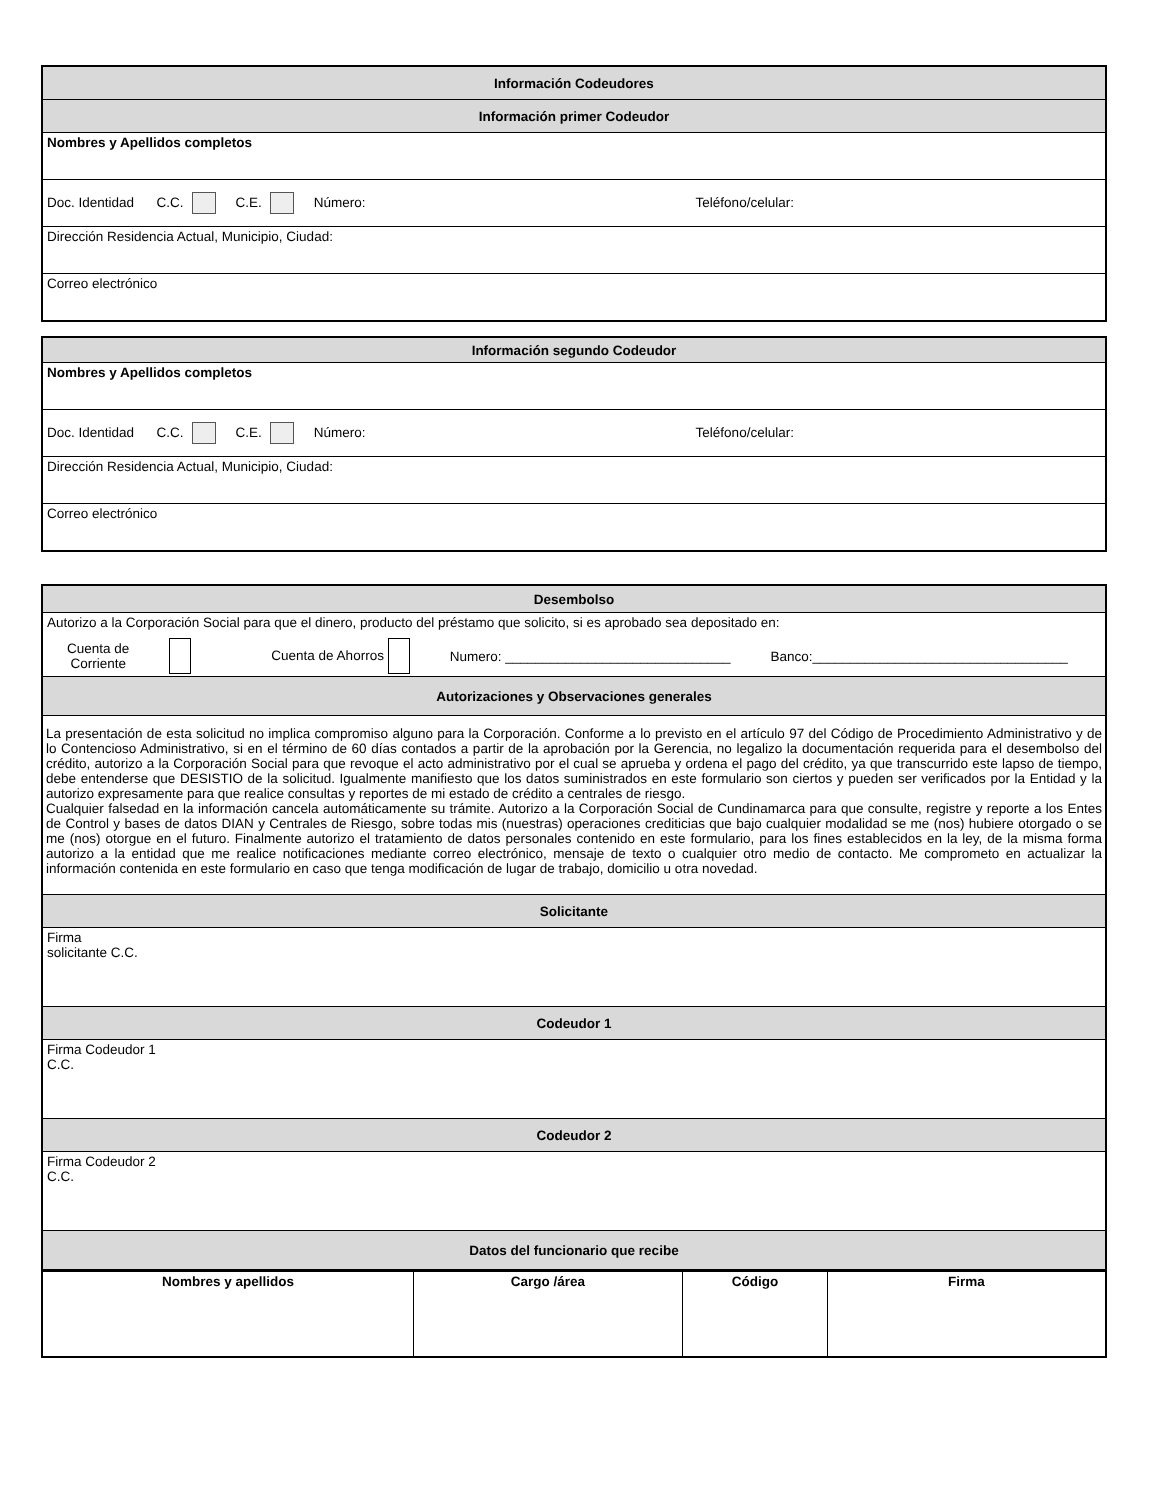| Información Codeudores |
| Información primer Codeudor |
| Nombres y Apellidos completos |
| Doc. Identidad C.C. C.E. Número: Teléfono/celular: |
| Dirección Residencia Actual, Municipio, Ciudad: |
| Correo electrónico |
| Información segundo Codeudor |
| Nombres y Apellidos completos |
| Doc. Identidad C.C. C.E. Número: Teléfono/celular: |
| Dirección Residencia Actual, Municipio, Ciudad: |
| Correo electrónico |
| Desembolso |
| Autorizo a la Corporación Social para que el dinero, producto del préstamo que solicito, si es aprobado sea depositado en: Cuenta de Corriente Cuenta de Ahorros Numero: ______________________________ Banco:__________________________________ |
| Autorizaciones y Observaciones generales |
| La presentación de esta solicitud no implica compromiso alguno para la Corporación. Conforme a lo previsto en el artículo 97 del Código de Procedimiento Administrativo y de lo Contencioso Administrativo, si en el término de 60 días contados a partir de la aprobación por la Gerencia, no legalizo la documentación requerida para el desembolso del crédito, autorizo a la Corporación Social para que revoque el acto administrativo por el cual se aprueba y ordena el pago del crédito, ya que transcurrido este lapso de tiempo, debe entenderse que DESISTIO de la solicitud. Igualmente manifiesto que los datos suministrados en este formulario son ciertos y pueden ser verificados por la Entidad y la autorizo expresamente para que realice consultas y reportes de mi estado de crédito a centrales de riesgo. Cualquier falsedad en la información cancela automáticamente su trámite. Autorizo a la Corporación Social de Cundinamarca para que consulte, registre y reporte a los Entes de Control y bases de datos DIAN y Centrales de Riesgo, sobre todas mis (nuestras) operaciones crediticias que bajo cualquier modalidad se me (nos) hubiere otorgado o se me (nos) otorgue en el futuro. Finalmente autorizo el tratamiento de datos personales contenido en este formulario, para los fines establecidos en la ley, de la misma forma autorizo a la entidad que me realice notificaciones mediante correo electrónico, mensaje de texto o cualquier otro medio de contacto. Me comprometo en actualizar la información contenida en este formulario en caso que tenga modificación de lugar de trabajo, domicilio u otra novedad. |
| Solicitante |
| Firma solicitante C.C. |
| Codeudor 1 |
| Firma Codeudor 1 C.C. |
| Codeudor 2 |
| Firma Codeudor 2 C.C. |
| Datos del funcionario que recibe |
| Nombres y apellidos | Cargo /área | Código | Firma |
| --- | --- | --- | --- |